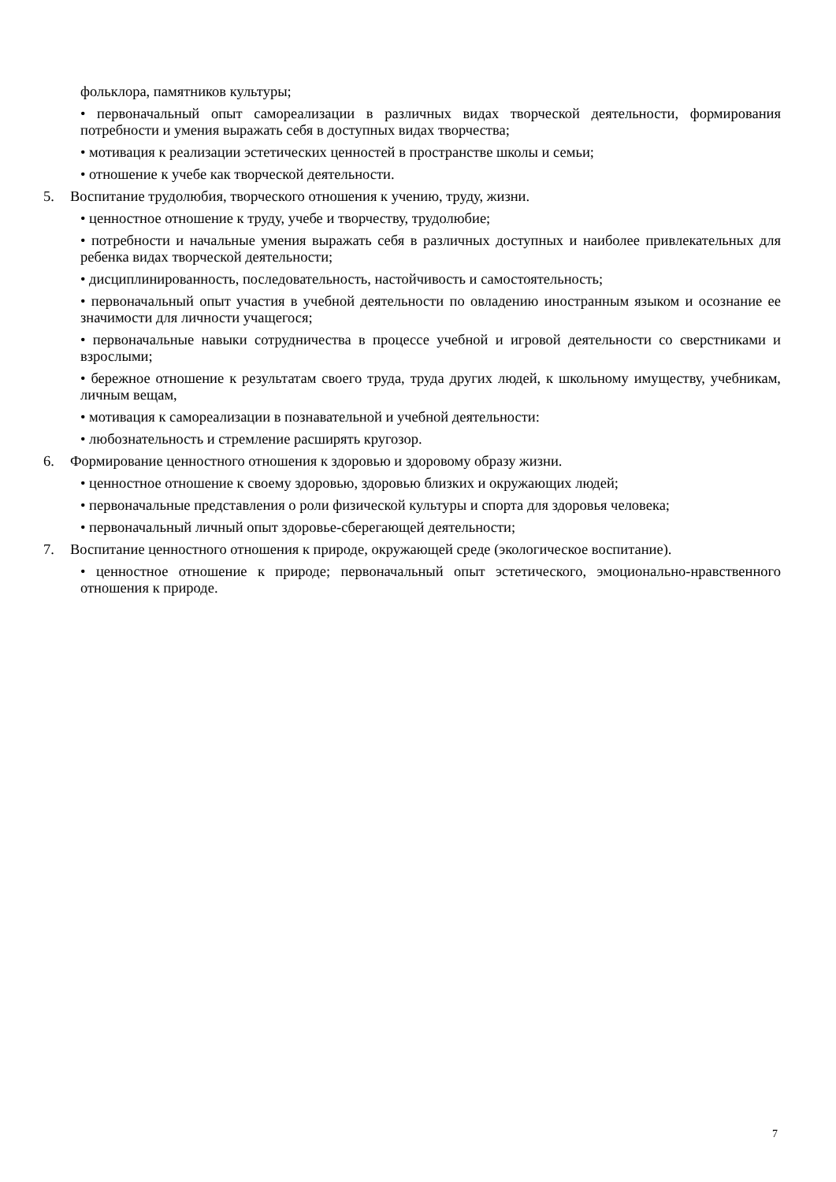фольклора, памятников культуры;
• первоначальный опыт самореализации в различных видах творческой деятельности, формирования потребности и умения выражать себя в доступных видах творчества;
• мотивация к реализации эстетических ценностей в пространстве школы и семьи;
• отношение к учебе как творческой деятельности.
5. Воспитание трудолюбия, творческого отношения к учению, труду, жизни.
• ценностное отношение к труду, учебе и творчеству, трудолюбие;
• потребности и начальные умения выражать себя в различных доступных и наиболее привлекательных для ребенка видах творческой деятельности;
• дисциплинированность, последовательность, настойчивость и самостоятельность;
• первоначальный опыт участия в учебной деятельности по овладению иностранным языком и осознание ее значимости для личности учащегося;
• первоначальные навыки сотрудничества в процессе учебной и игровой деятельности со сверстниками и взрослыми;
• бережное отношение к результатам своего труда, труда других людей, к школьному имуществу, учебникам, личным вещам,
• мотивация к самореализации в познавательной и учебной деятельности:
• любознательность и стремление расширять кругозор.
6. Формирование ценностного отношения к здоровью и здоровому образу жизни.
• ценностное отношение к своему здоровью, здоровью близких и окружающих людей;
• первоначальные представления о роли физической культуры и спорта для здоровья человека;
• первоначальный личный опыт здоровье-сберегающей деятельности;
7. Воспитание ценностного отношения к природе, окружающей среде (экологическое воспитание).
• ценностное отношение к природе; первоначальный опыт эстетического, эмоционально-нравственного отношения к природе.
7